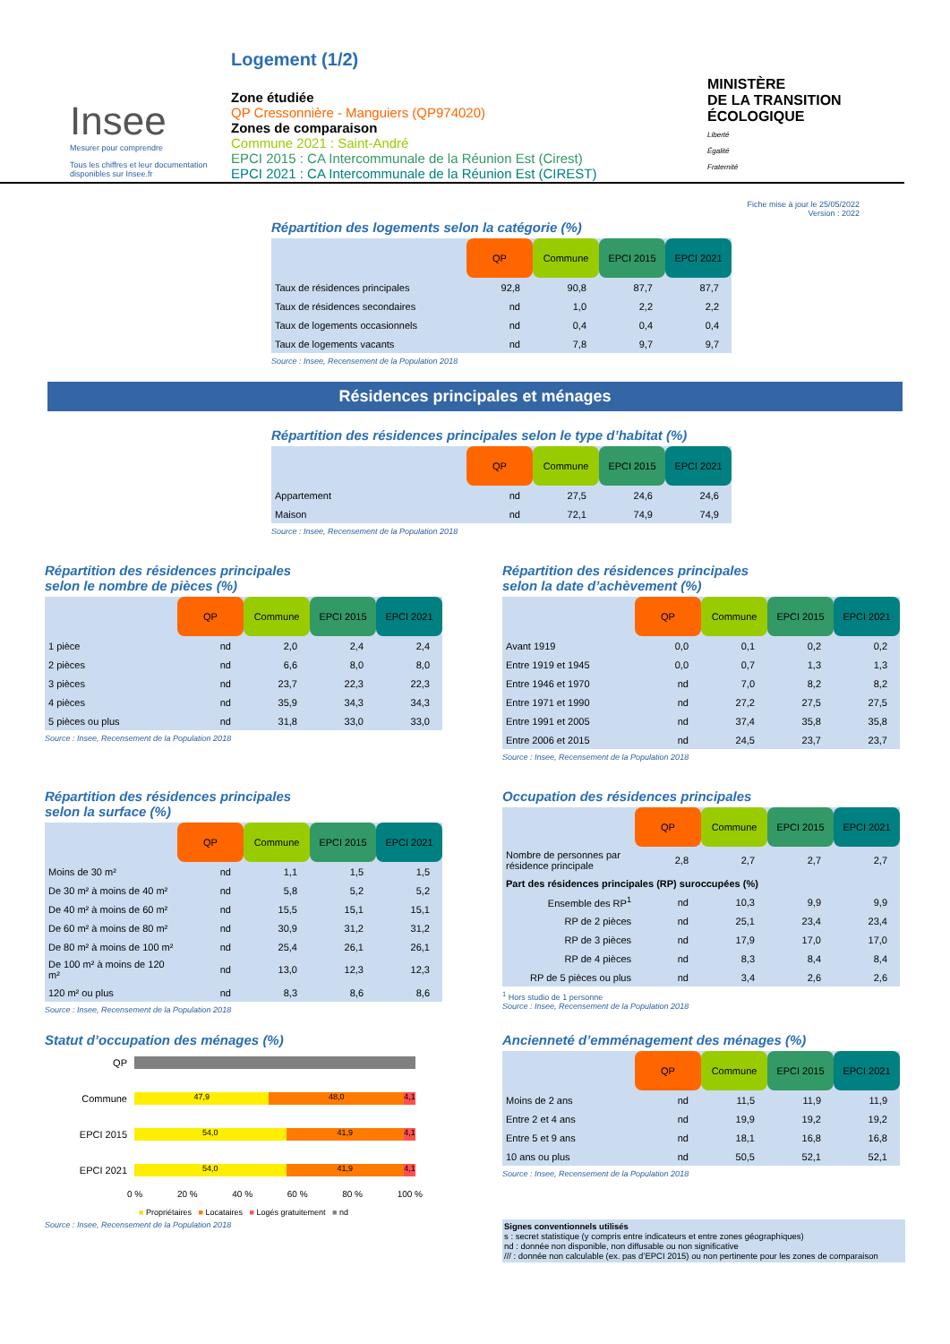Insee
Mesurer pour comprendre
Tous les chiffres et leur documentation disponibles sur Insee.fr
Logement (1/2)
Zone étudiée
QP Cressonnière - Manguiers (QP974020)
Zones de comparaison
Commune 2021 : Saint-André
EPCI 2015 : CA Intercommunale de la Réunion Est (Cirest)
EPCI 2021 : CA Intercommunale de la Réunion Est (CIREST)
MINISTÈRE
DE LA TRANSITION
ÉCOLOGIQUE
Liberté
Égalité
Fraternité
Fiche mise à jour le 25/05/2022
Version : 2022
Répartition des logements selon la catégorie (%)
| | QP | Commune | EPCI 2015 | EPCI 2021 |
| --- | --- | --- | --- | --- |
| Taux de résidences principales | 92,8 | 90,8 | 87,7 | 87,7 |
| Taux de résidences secondaires | nd | 1,0 | 2,2 | 2,2 |
| Taux de logements occasionnels | nd | 0,4 | 0,4 | 0,4 |
| Taux de logements vacants | nd | 7,8 | 9,7 | 9,7 |
Source : Insee, Recensement de la Population 2018
Résidences principales et ménages
Répartition des résidences principales selon le type d’habitat (%)
| | QP | Commune | EPCI 2015 | EPCI 2021 |
| --- | --- | --- | --- | --- |
| Appartement | nd | 27,5 | 24,6 | 24,6 |
| Maison | nd | 72,1 | 74,9 | 74,9 |
Source : Insee, Recensement de la Population 2018
Répartition des résidences principales
selon le nombre de pièces (%)
| | QP | Commune | EPCI 2015 | EPCI 2021 |
| --- | --- | --- | --- | --- |
| 1 pièce | nd | 2,0 | 2,4 | 2,4 |
| 2 pièces | nd | 6,6 | 8,0 | 8,0 |
| 3 pièces | nd | 23,7 | 22,3 | 22,3 |
| 4 pièces | nd | 35,9 | 34,3 | 34,3 |
| 5 pièces ou plus | nd | 31,8 | 33,0 | 33,0 |
Source : Insee, Recensement de la Population 2018
Répartition des résidences principales
selon la date d’achèvement (%)
| | QP | Commune | EPCI 2015 | EPCI 2021 |
| --- | --- | --- | --- | --- |
| Avant 1919 | 0,0 | 0,1 | 0,2 | 0,2 |
| Entre 1919 et 1945 | 0,0 | 0,7 | 1,3 | 1,3 |
| Entre 1946 et 1970 | nd | 7,0 | 8,2 | 8,2 |
| Entre 1971 et 1990 | nd | 27,2 | 27,5 | 27,5 |
| Entre 1991 et 2005 | nd | 37,4 | 35,8 | 35,8 |
| Entre 2006 et 2015 | nd | 24,5 | 23,7 | 23,7 |
Source : Insee, Recensement de la Population 2018
Répartition des résidences principales
selon la surface (%)
| | QP | Commune | EPCI 2015 | EPCI 2021 |
| --- | --- | --- | --- | --- |
| Moins de 30 m² | nd | 1,1 | 1,5 | 1,5 |
| De 30 m² à moins de 40 m² | nd | 5,8 | 5,2 | 5,2 |
| De 40 m² à moins de 60 m² | nd | 15,5 | 15,1 | 15,1 |
| De 60 m² à moins de 80 m² | nd | 30,9 | 31,2 | 31,2 |
| De 80 m² à moins de 100 m² | nd | 25,4 | 26,1 | 26,1 |
| De 100 m² à moins de 120 m² | nd | 13,0 | 12,3 | 12,3 |
| 120 m² ou plus | nd | 8,3 | 8,6 | 8,6 |
Source : Insee, Recensement de la Population 2018
Occupation des résidences principales
| | QP | Commune | EPCI 2015 | EPCI 2021 |
| --- | --- | --- | --- | --- |
| Nombre de personnes par résidence principale | 2,8 | 2,7 | 2,7 | 2,7 |
| Part des résidences principales (RP) suroccupées (%) | | | | |
| Ensemble des RP<sup>1</sup> | nd | 10,3 | 9,9 | 9,9 |
| RP de 2 pièces | nd | 25,1 | 23,4 | 23,4 |
| RP de 3 pièces | nd | 17,9 | 17,0 | 17,0 |
| RP de 4 pièces | nd | 8,3 | 8,4 | 8,4 |
| RP de 5 pièces ou plus | nd | 3,4 | 2,6 | 2,6 |
<sup>1</sup> Hors studio de 1 personne
Source : Insee, Recensement de la Population 2018
Statut d’occupation des ménages (%)
QP
Commune
47,9 48,0 4,1
EPCI 2015
54,0 41,9 4,1
EPCI 2021
54,0 41,9 4,1
0 % 20 % 40 % 60 % 80 % 100 %
■ Propriétaires ■ Locataires ■ Logés gratuitement ■ nd
Source : Insee, Recensement de la Population 2018
Ancienneté d’emménagement des ménages (%)
| | QP | Commune | EPCI 2015 | EPCI 2021 |
| --- | --- | --- | --- | --- |
| Moins de 2 ans | nd | 11,5 | 11,9 | 11,9 |
| Entre 2 et 4 ans | nd | 19,9 | 19,2 | 19,2 |
| Entre 5 et 9 ans | nd | 18,1 | 16,8 | 16,8 |
| 10 ans ou plus | nd | 50,5 | 52,1 | 52,1 |
Source : Insee, Recensement de la Population 2018
Signes conventionnels utilisés
s : secret statistique (y compris entre indicateurs et entre zones géographiques)
nd : donnée non disponible, non diffusable ou non significative
/// : donnée non calculable (ex. pas d’EPCI 2015) ou non pertinente pour les zones de comparaison